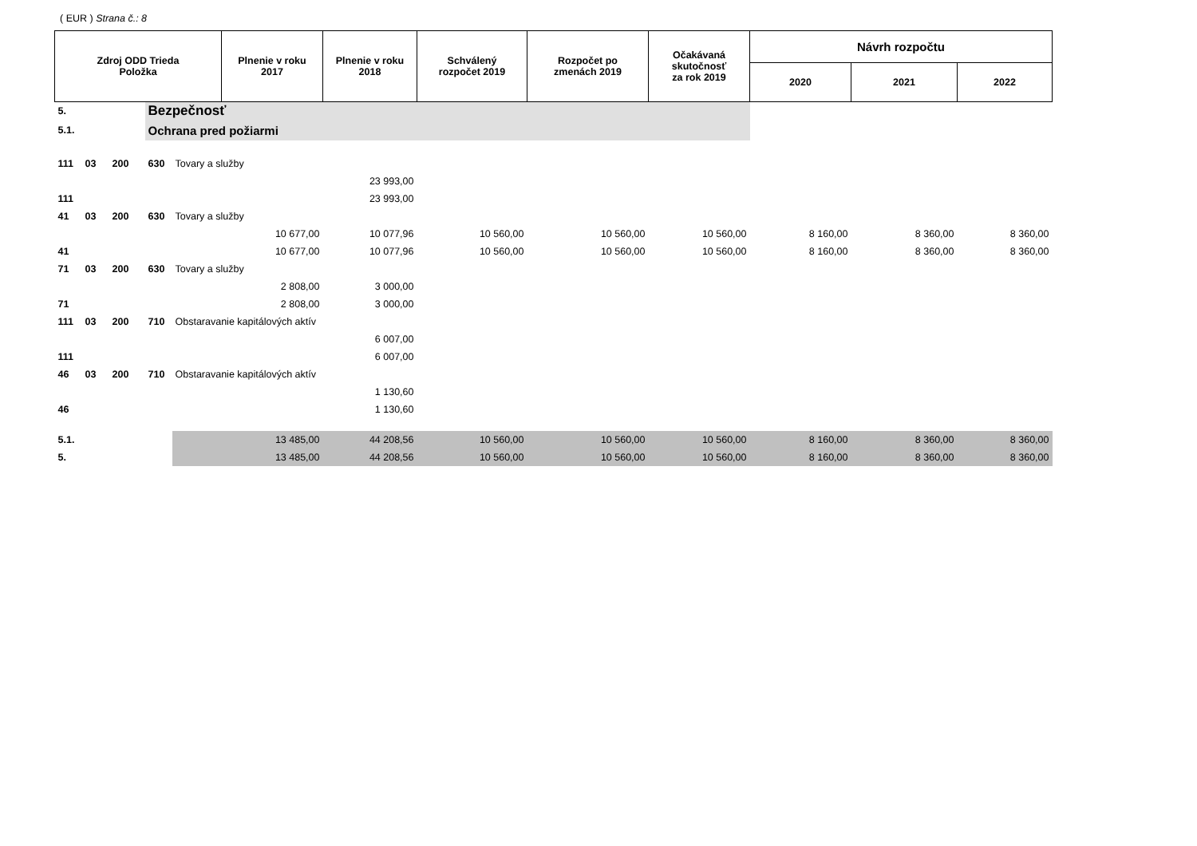( EUR ) Strana č.: 8
| Zdroj ODD Trieda Položka | | | | | Plnenie v roku 2017 | Plnenie v roku 2018 | Schválený rozpočet 2019 | Rozpočet po zmenách 2019 | Očakávaná skutočnosť za rok 2019 | Návrh rozpočtu | | |
| --- | --- | --- | --- | --- | --- | --- | --- | --- | --- | --- | --- | --- |
| | | | | | | | | | | 2020 | 2021 | 2022 |
| 5. | | | Bezpečnosť | | | | | | | | | |
| 5.1. | | | Ochrana pred požiarmi | | | | | | | | | |
| 111 | 03 | 200 | 630 | Tovary a služby | | | | | | | | |
| | | | | | | 23 993,00 | | | | | | |
| 111 | | | | | | 23 993,00 | | | | | | |
| 41 | 03 | 200 | 630 | Tovary a služby | | | | | | | | |
| | | | | | 10 677,00 | 10 077,96 | 10 560,00 | 10 560,00 | 10 560,00 | 8 160,00 | 8 360,00 | 8 360,00 |
| 41 | | | | | 10 677,00 | 10 077,96 | 10 560,00 | 10 560,00 | 10 560,00 | 8 160,00 | 8 360,00 | 8 360,00 |
| 71 | 03 | 200 | 630 | Tovary a služby | | | | | | | | |
| | | | | | 2 808,00 | 3 000,00 | | | | | | |
| 71 | | | | | 2 808,00 | 3 000,00 | | | | | | |
| 111 | 03 | 200 | 710 | Obstaravanie kapitálových aktív | | | | | | | | |
| | | | | | | 6 007,00 | | | | | | |
| 111 | | | | | | 6 007,00 | | | | | | |
| 46 | 03 | 200 | 710 | Obstaravanie kapitálových aktív | | | | | | | | |
| | | | | | | 1 130,60 | | | | | | |
| 46 | | | | | | 1 130,60 | | | | | | |
| 5.1. | | | | | 13 485,00 | 44 208,56 | 10 560,00 | 10 560,00 | 10 560,00 | 8 160,00 | 8 360,00 | 8 360,00 |
| 5. | | | | | 13 485,00 | 44 208,56 | 10 560,00 | 10 560,00 | 10 560,00 | 8 160,00 | 8 360,00 | 8 360,00 |